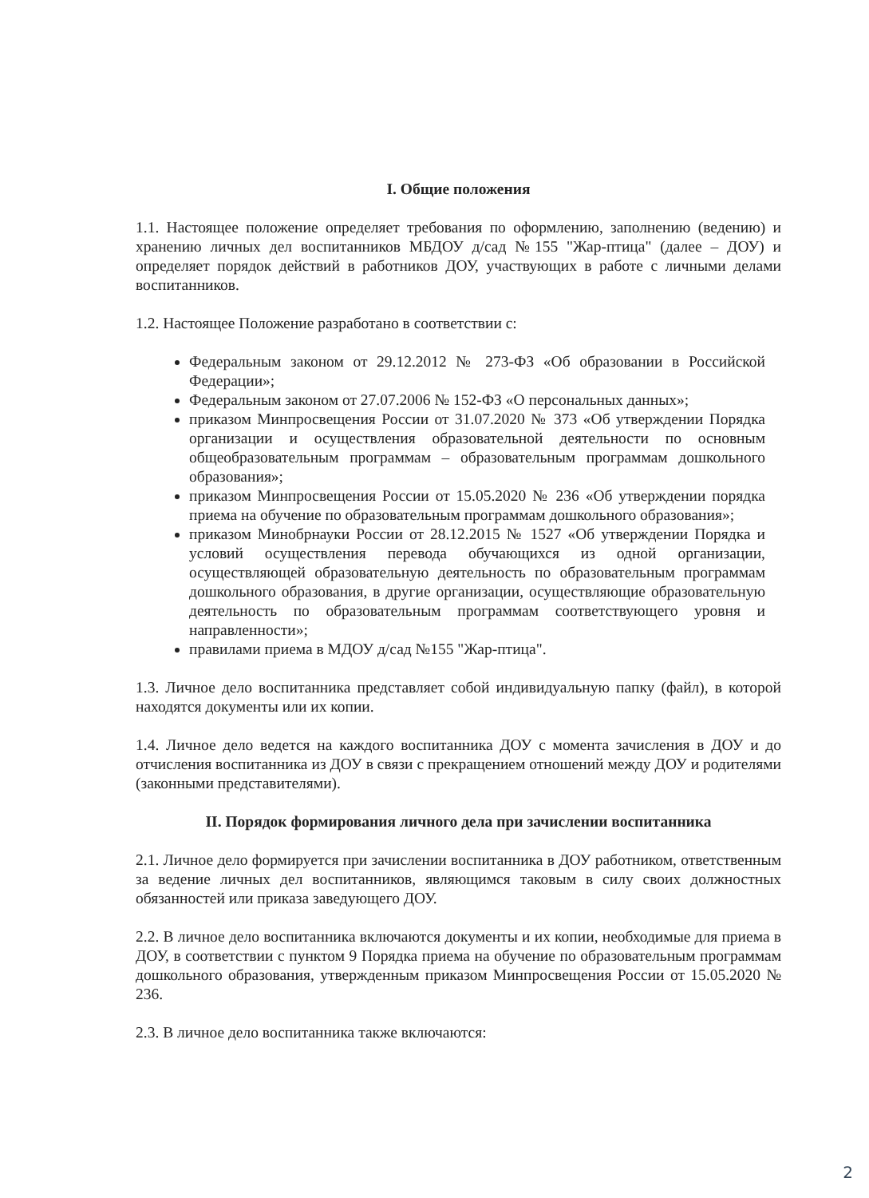I. Общие положения
1.1. Настоящее положение определяет требования по оформлению, заполнению (ведению) и хранению личных дел воспитанников МБДОУ д/сад №155 "Жар-птица" (далее – ДОУ) и определяет порядок действий в работников ДОУ, участвующих в работе с личными делами воспитанников.
1.2. Настоящее Положение разработано в соответствии с:
Федеральным законом от 29.12.2012 № 273-ФЗ «Об образовании в Российской Федерации»;
Федеральным законом от 27.07.2006 № 152-ФЗ «О персональных данных»;
приказом Минпросвещения России от 31.07.2020 № 373 «Об утверждении Порядка организации и осуществления образовательной деятельности по основным общеобразовательным программам – образовательным программам дошкольного образования»;
приказом Минпросвещения России от 15.05.2020 № 236 «Об утверждении порядка приема на обучение по образовательным программам дошкольного образования»;
приказом Минобрнауки России от 28.12.2015 № 1527 «Об утверждении Порядка и условий осуществления перевода обучающихся из одной организации, осуществляющей образовательную деятельность по образовательным программам дошкольного образования, в другие организации, осуществляющие образовательную деятельность по образовательным программам соответствующего уровня и направленности»;
правилами приема в МДОУ д/сад №155 "Жар-птица".
1.3. Личное дело воспитанника представляет собой индивидуальную папку (файл), в которой находятся документы или их копии.
1.4. Личное дело ведется на каждого воспитанника ДОУ с момента зачисления в ДОУ и до отчисления воспитанника из ДОУ в связи с прекращением отношений между ДОУ и родителями (законными представителями).
II. Порядок формирования личного дела при зачислении воспитанника
2.1. Личное дело формируется при зачислении воспитанника в ДОУ работником, ответственным за ведение личных дел воспитанников, являющимся таковым в силу своих должностных обязанностей или приказа заведующего ДОУ.
2.2. В личное дело воспитанника включаются документы и их копии, необходимые для приема в ДОУ, в соответствии с пунктом 9 Порядка приема на обучение по образовательным программам дошкольного образования, утвержденным приказом Минпросвещения России от 15.05.2020 № 236.
2.3. В личное дело воспитанника также включаются:
2